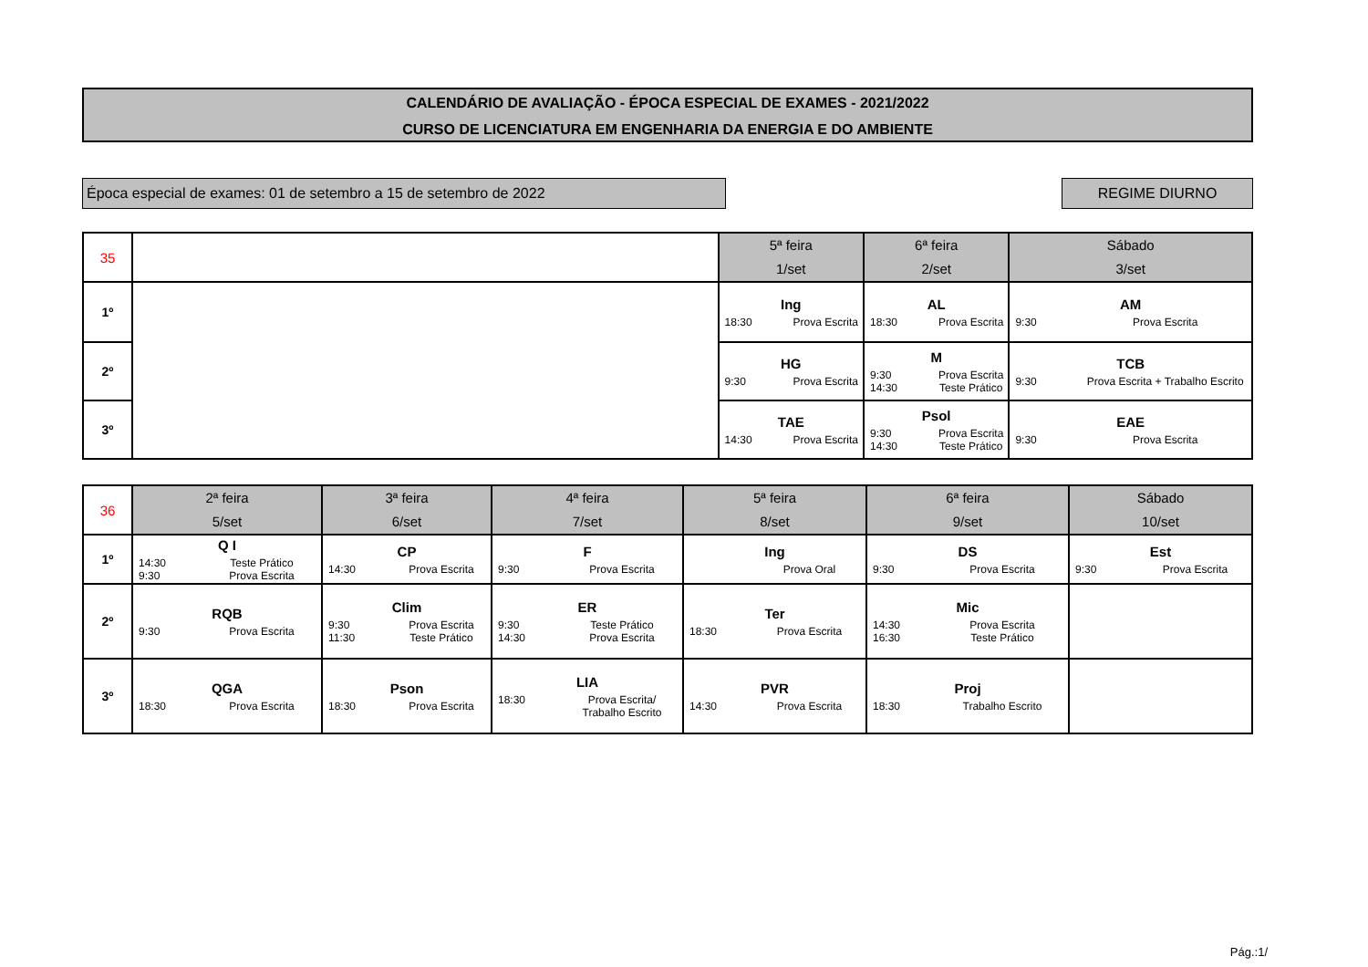CALENDÁRIO DE AVALIAÇÃO - ÉPOCA ESPECIAL DE EXAMES - 2021/2022
CURSO DE LICENCIATURA EM ENGENHARIA DA ENERGIA E DO AMBIENTE
Época especial de exames: 01 de setembro a 15 de setembro de 2022 REGIME DIURNO
| 35 | | 5ª feira 1/set | 6ª feira 2/set | Sábado 3/set |
| 1º | | Ing 18:30 Prova Escrita | AL 18:30 Prova Escrita | AM 9:30 Prova Escrita |
| 2º | | HG 9:30 Prova Escrita | M 9:30 14:30 Prova Escrita Teste Prático | TCB 9:30 Prova Escrita + Trabalho Escrito |
| 3º | | TAE 14:30 Prova Escrita | Psol 9:30 14:30 Prova Escrita Teste Prático | EAE 9:30 Prova Escrita |
| 36 | 2ª feira 5/set | 3ª feira 6/set | 4ª feira 7/set | 5ª feira 8/set | 6ª feira 9/set | Sábado 10/set |
| 1º | Q I 14:30 9:30 Teste Prático Prova Escrita | CP 14:30 Prova Escrita | F 9:30 Prova Escrita | Ing Prova Oral | DS 9:30 Prova Escrita | Est 9:30 Prova Escrita |
| 2º | RQB 9:30 Prova Escrita | Clim 9:30 11:30 Prova Escrita Teste Prático | ER 9:30 14:30 Teste Prático Prova Escrita | Ter 18:30 Prova Escrita | Mic 14:30 16:30 Prova Escrita Teste Prático | |
| 3º | QGA 18:30 Prova Escrita | Pson 18:30 Prova Escrita | LIA 18:30 Prova Escrita/ Trabalho Escrito | PVR 14:30 Prova Escrita | Proj 18:30 Trabalho Escrito | |
Pág.:1/